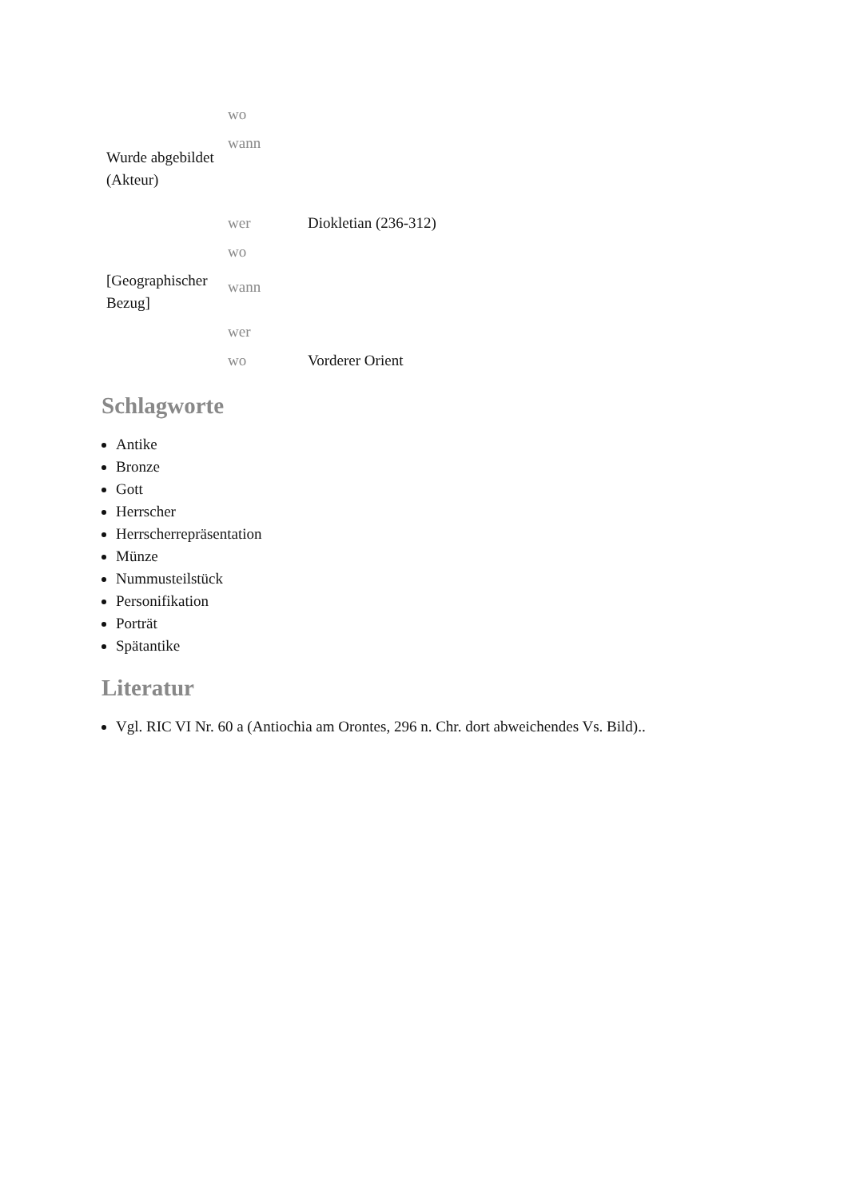| | wo | |
| Wurde abgebildet (Akteur) | wann | |
| | wer | Diokletian (236-312) |
| | wo | |
| [Geographischer Bezug] | wann | |
| | wer | |
| | wo | Vorderer Orient |
Schlagworte
Antike
Bronze
Gott
Herrscher
Herrscherrepräsentation
Münze
Nummusteilstück
Personifikation
Porträt
Spätantike
Literatur
Vgl. RIC VI Nr. 60 a (Antiochia am Orontes, 296 n. Chr. dort abweichendes Vs. Bild)..